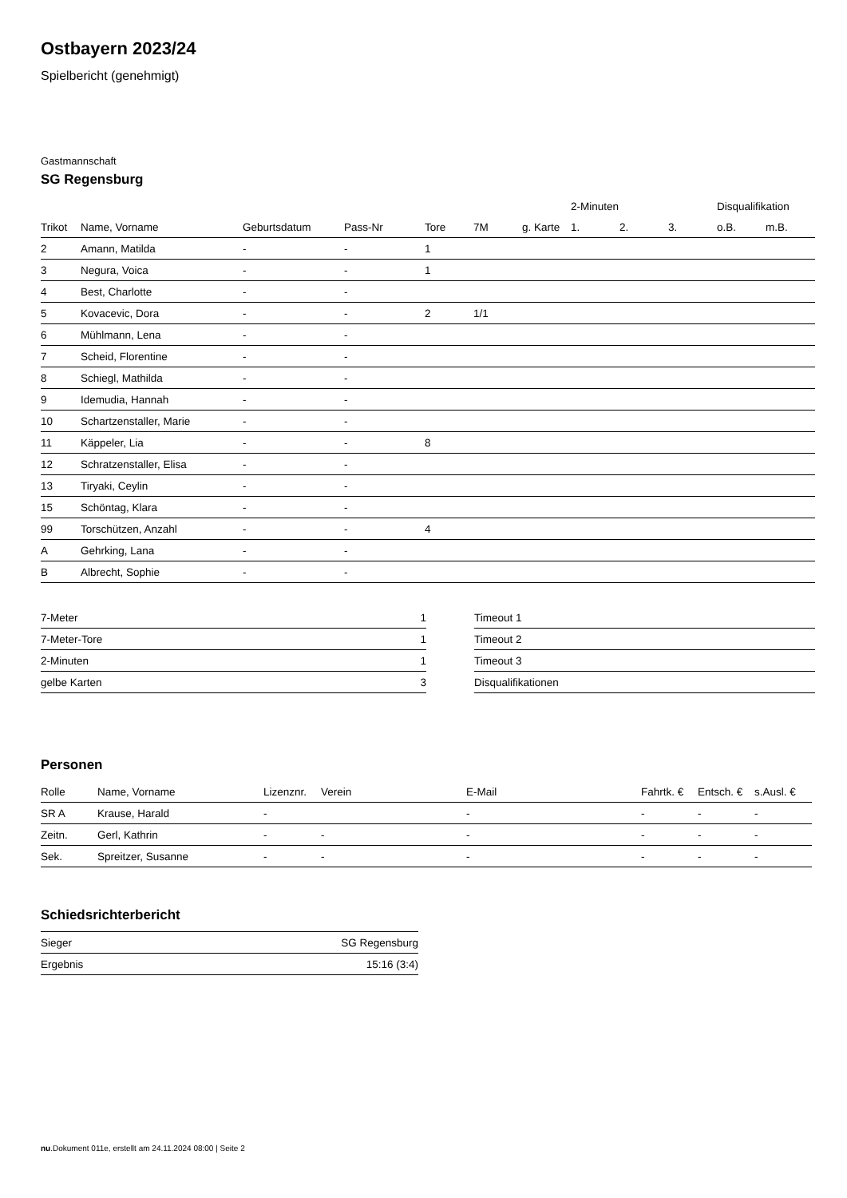Ostbayern 2023/24
Spielbericht (genehmigt)
Gastmannschaft
SG Regensburg
| | | | | | | | 2-Minuten | | | Disqualifikation | |
| --- | --- | --- | --- | --- | --- | --- | --- | --- | --- | --- | --- |
| Trikot | Name, Vorname | Geburtsdatum | Pass-Nr | Tore | 7M | g. Karte | 1. | 2. | 3. | o.B. | m.B. |
| 2 | Amann, Matilda | - | - | 1 | | | | | | | |
| 3 | Negura, Voica | - | - | 1 | | | | | | | |
| 4 | Best, Charlotte | - | - | | | | | | | | |
| 5 | Kovacevic, Dora | - | - | 2 | 1/1 | | | | | | |
| 6 | Mühlmann, Lena | - | - | | | | | | | | |
| 7 | Scheid, Florentine | - | - | | | | | | | | |
| 8 | Schiegl, Mathilda | - | - | | | | | | | | |
| 9 | Idemudia, Hannah | - | - | | | | | | | | |
| 10 | Schartzenstaller, Marie | - | - | | | | | | | | |
| 11 | Käppeler, Lia | - | - | 8 | | | | | | | |
| 12 | Schratzenstaller, Elisa | - | - | | | | | | | | |
| 13 | Tiryaki, Ceylin | - | - | | | | | | | | |
| 15 | Schöntag, Klara | - | - | | | | | | | | |
| 99 | Torschützen, Anzahl | - | - | 4 | | | | | | | |
| A | Gehrking, Lana | - | - | | | | | | | | |
| B | Albrecht, Sophie | - | - | | | | | | | | |
| 7-Meter | 1 |
| 7-Meter-Tore | 1 |
| 2-Minuten | 1 |
| gelbe Karten | 3 |
| Timeout 1 |
| Timeout 2 |
| Timeout 3 |
| Disqualifikationen |
Personen
| Rolle | Name, Vorname | Lizenznr. | Verein | E-Mail | Fahrtk. € | Entsch. € | s.Ausl. € |
| --- | --- | --- | --- | --- | --- | --- | --- |
| SR A | Krause, Harald | - | | - | - | - | - |
| Zeitn. | Gerl, Kathrin | - | - | - | - | - | - |
| Sek. | Spreitzer, Susanne | - | - | - | - | - | - |
Schiedsrichterbericht
| Sieger | SG Regensburg |
| Ergebnis | 15:16 (3:4) |
nu.Dokument 011e, erstellt am 24.11.2024 08:00 | Seite 2